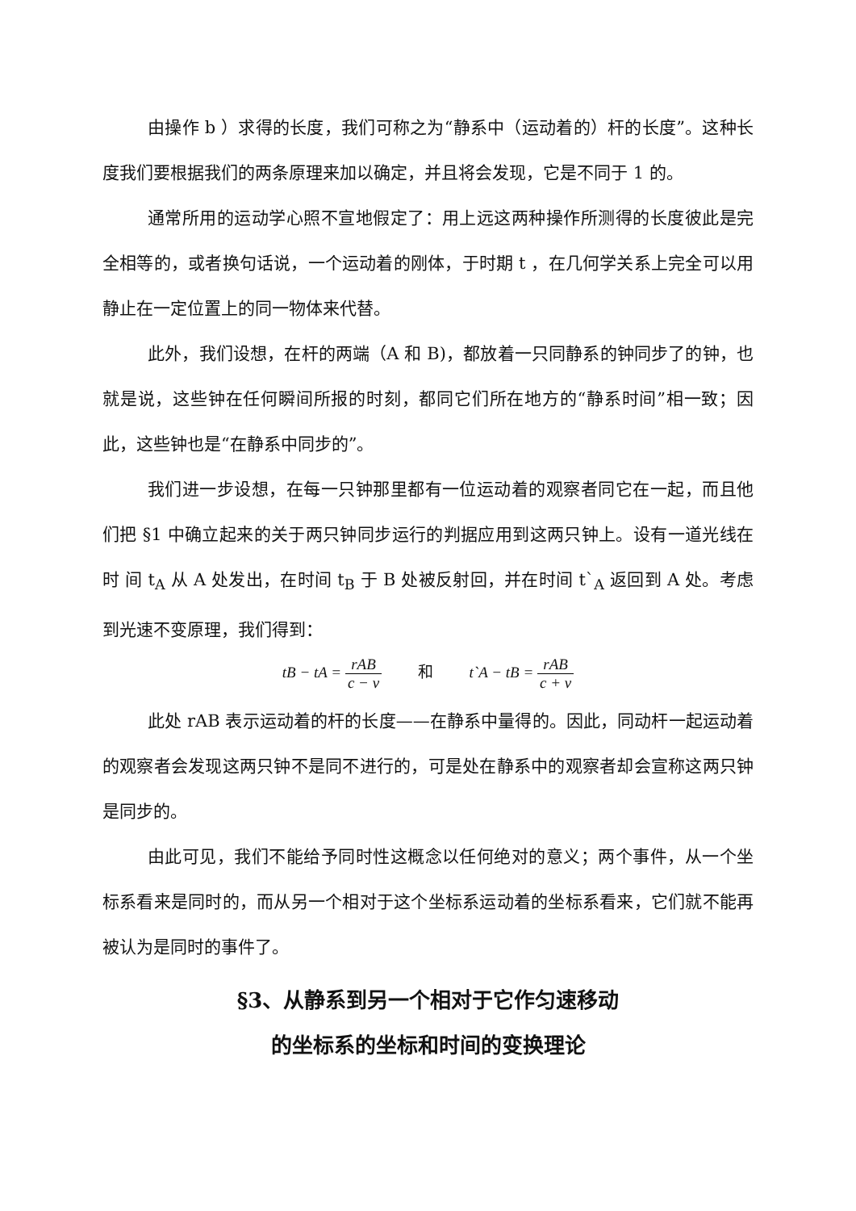由操作 b ）求得的长度，我们可称之为“静系中（运动着的）杆的长度”。这种长度我们要根据我们的两条原理来加以确定，并且将会发现，它是不同于 1 的。
通常所用的运动学心照不宣地假定了：用上远这两种操作所测得的长度彼此是完全相等的，或者换句话说，一个运动着的刚体，于时期 t ，在几何学关系上完全可以用静止在一定位置上的同一物体来代替。
此外，我们设想，在杆的两端（A 和 B)，都放着一只同静系的钟同步了的钟，也就是说，这些钟在任何瞬间所报的时刻，都同它们所在地方的“静系时间”相一致；因此，这些钟也是“在静系中同步的”。
我们进一步设想，在每一只钟那里都有一位运动着的观察者同它在一起，而且他们把 §1 中确立起来的关于两只钟同步运行的判据应用到这两只钟上。设有一道光线在时 间 t<sub>A</sub> 从 A 处发出，在时间 t<sub>B</sub> 于 B 处被反射回，并在时间 t`<sub>A</sub> 返回到 A 处。考虑到光速不变原理，我们得到：
tB − tA = rAB c − v 和 t`A − tB = rAB c + v
此处 rAB 表示运动着的杆的长度——在静系中量得的。因此，同动杆一起运动着的观察者会发现这两只钟不是同不进行的，可是处在静系中的观察者却会宣称这两只钟是同步的。
由此可见，我们不能给予同时性这概念以任何绝对的意义；两个事件，从一个坐标系看来是同时的，而从另一个相对于这个坐标系运动着的坐标系看来，它们就不能再被认为是同时的事件了。
§3、从静系到另一个相对于它作匀速移动
的坐标系的坐标和时间的变换理论